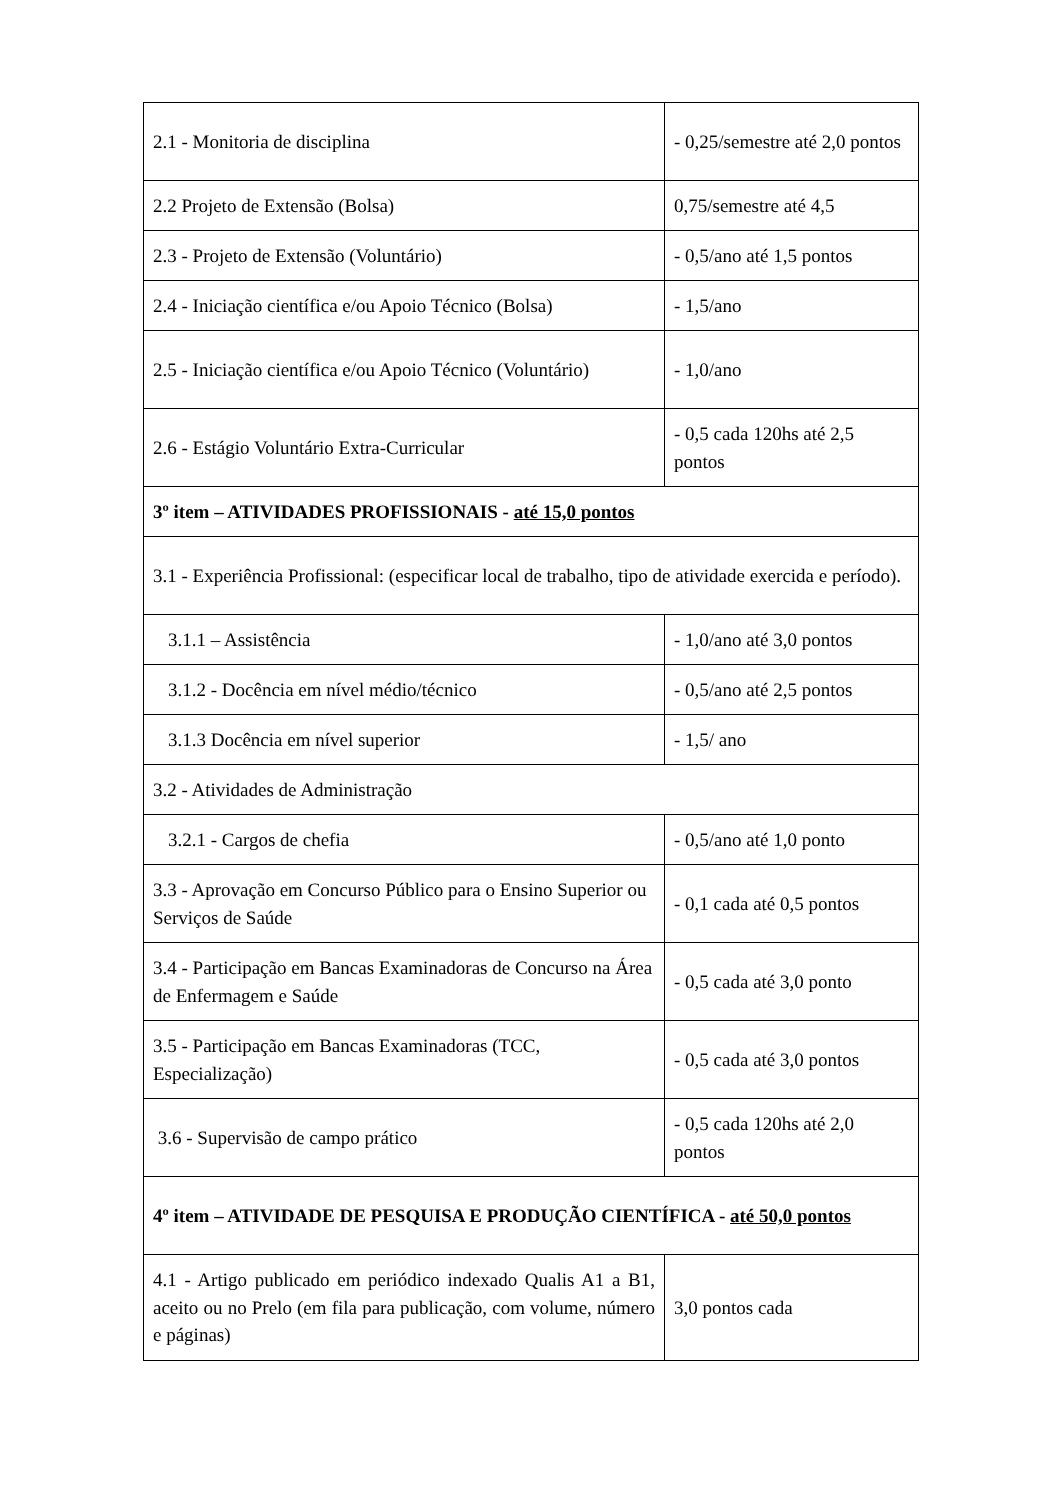| 2.1 - Monitoria de disciplina | - 0,25/semestre até 2,0 pontos |
| 2.2 Projeto de Extensão (Bolsa) | 0,75/semestre até 4,5 |
| 2.3 - Projeto de Extensão (Voluntário) | - 0,5/ano até 1,5 pontos |
| 2.4 - Iniciação científica e/ou Apoio Técnico (Bolsa) | - 1,5/ano |
| 2.5 - Iniciação científica e/ou Apoio Técnico (Voluntário) | - 1,0/ano |
| 2.6 - Estágio Voluntário Extra-Curricular | - 0,5 cada 120hs até 2,5 pontos |
| 3º item – ATIVIDADES PROFISSIONAIS - até 15,0 pontos | |
| 3.1 - Experiência Profissional: (especificar local de trabalho, tipo de atividade exercida e período). | |
| 3.1.1 – Assistência | - 1,0/ano até 3,0 pontos |
| 3.1.2 - Docência em nível médio/técnico | - 0,5/ano até 2,5 pontos |
| 3.1.3 Docência em nível superior | - 1,5/ ano |
| 3.2 - Atividades de Administração | |
| 3.2.1 - Cargos de chefia | - 0,5/ano até 1,0 ponto |
| 3.3 - Aprovação em Concurso Público para o Ensino Superior ou Serviços de Saúde | - 0,1 cada até 0,5 pontos |
| 3.4 - Participação em Bancas Examinadoras de Concurso na Área de Enfermagem e Saúde | - 0,5 cada até 3,0 ponto |
| 3.5 - Participação em Bancas Examinadoras (TCC, Especialização) | - 0,5 cada até 3,0 pontos |
| 3.6 - Supervisão de campo prático | - 0,5 cada 120hs até 2,0 pontos |
| 4º item – ATIVIDADE DE PESQUISA E PRODUÇÃO CIENTÍFICA - até 50,0 pontos | |
| 4.1 - Artigo publicado em periódico indexado Qualis A1 a B1, aceito ou no Prelo (em fila para publicação, com volume, número e páginas) | 3,0 pontos cada |